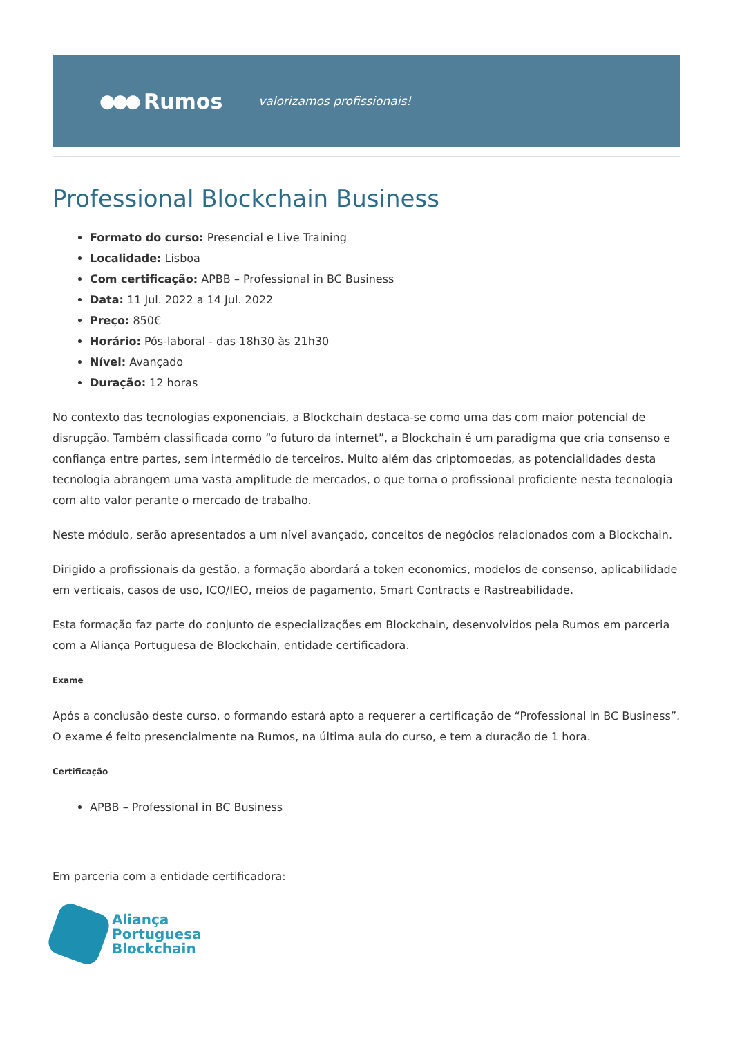●●● Rumos
valorizamos profissionais!
Professional Blockchain Business
Formato do curso: Presencial e Live Training
Localidade: Lisboa
Com certificação: APBB – Professional in BC Business
Data: 11 Jul. 2022 a 14 Jul. 2022
Preço: 850€
Horário: Pós-laboral - das 18h30 às 21h30
Nível: Avançado
Duração: 12 horas
No contexto das tecnologias exponenciais, a Blockchain destaca-se como uma das com maior potencial de disrupção. Também classificada como “o futuro da internet”, a Blockchain é um paradigma que cria consenso e confiança entre partes, sem intermédio de terceiros. Muito além das criptomoedas, as potencialidades desta tecnologia abrangem uma vasta amplitude de mercados, o que torna o profissional proficiente nesta tecnologia com alto valor perante o mercado de trabalho.
Neste módulo, serão apresentados a um nível avançado, conceitos de negócios relacionados com a Blockchain.
Dirigido a profissionais da gestão, a formação abordará a token economics, modelos de consenso, aplicabilidade em verticais, casos de uso, ICO/IEO, meios de pagamento, Smart Contracts e Rastreabilidade.
Esta formação faz parte do conjunto de especializações em Blockchain, desenvolvidos pela Rumos em parceria com a Aliança Portuguesa de Blockchain, entidade certificadora.
Exame
Após a conclusão deste curso, o formando estará apto a requerer a certificação de “Professional in BC Business”. O exame é feito presencialmente na Rumos, na última aula do curso, e tem a duração de 1 hora.
Certificação
APBB – Professional in BC Business
Em parceria com a entidade certificadora:
Aliança
Portuguesa
Blockchain